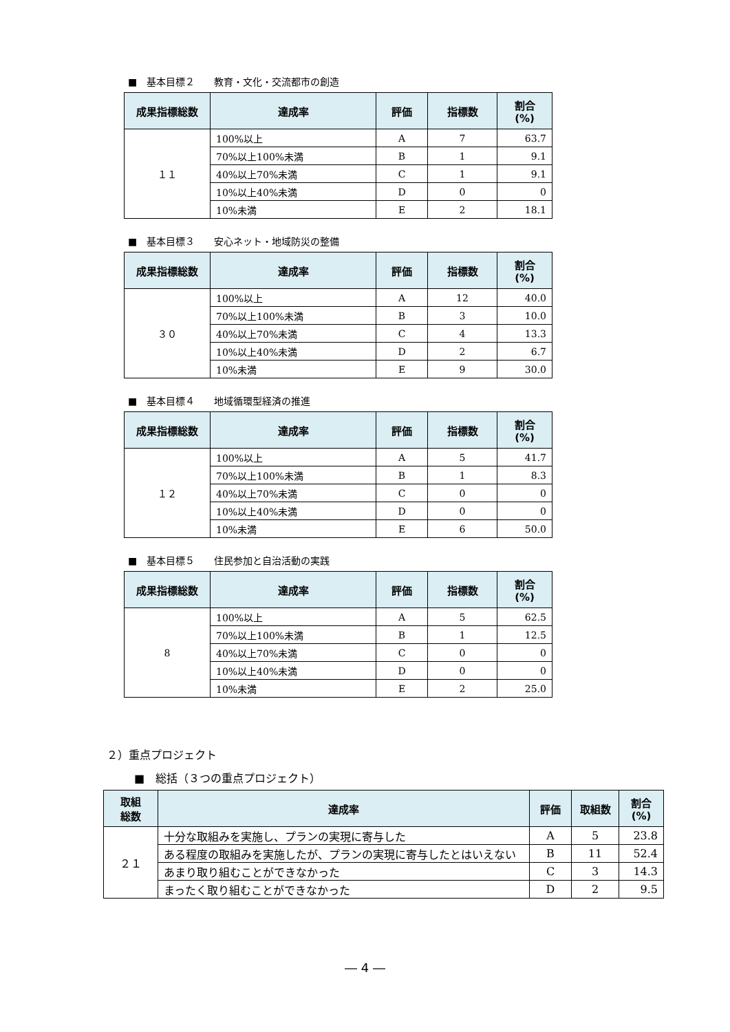■　基本目標２　　教育・文化・交流都市の創造
| 成果指標総数 | 達成率 | 評価 | 指標数 | 割合 (%) |
| --- | --- | --- | --- | --- |
| １１ | 100%以上 | A | 7 | 63.7 |
| | 70%以上100%未満 | B | 1 | 9.1 |
| | 40%以上70%未満 | C | 1 | 9.1 |
| | 10%以上40%未満 | D | 0 | 0 |
| | 10%未満 | E | 2 | 18.1 |
■　基本目標３　　安心ネット・地域防災の整備
| 成果指標総数 | 達成率 | 評価 | 指標数 | 割合 (%) |
| --- | --- | --- | --- | --- |
| ３０ | 100%以上 | A | 12 | 40.0 |
| | 70%以上100%未満 | B | 3 | 10.0 |
| | 40%以上70%未満 | C | 4 | 13.3 |
| | 10%以上40%未満 | D | 2 | 6.7 |
| | 10%未満 | E | 9 | 30.0 |
■　基本目標４　　地域循環型経済の推進
| 成果指標総数 | 達成率 | 評価 | 指標数 | 割合 (%) |
| --- | --- | --- | --- | --- |
| １２ | 100%以上 | A | 5 | 41.7 |
| | 70%以上100%未満 | B | 1 | 8.3 |
| | 40%以上70%未満 | C | 0 | 0 |
| | 10%以上40%未満 | D | 0 | 0 |
| | 10%未満 | E | 6 | 50.0 |
■　基本目標５　　住民参加と自治活動の実践
| 成果指標総数 | 達成率 | 評価 | 指標数 | 割合 (%) |
| --- | --- | --- | --- | --- |
| 8 | 100%以上 | A | 5 | 62.5 |
| | 70%以上100%未満 | B | 1 | 12.5 |
| | 40%以上70%未満 | C | 0 | 0 |
| | 10%以上40%未満 | D | 0 | 0 |
| | 10%未満 | E | 2 | 25.0 |
２）重点プロジェクト
■　総括（３つの重点プロジェクト）
| 取組 総数 | 達成率 | 評価 | 取組数 | 割合 (%) |
| --- | --- | --- | --- | --- |
| ２１ | 十分な取組みを実施し、プランの実現に寄与した | A | 5 | 23.8 |
| | ある程度の取組みを実施したが、プランの実現に寄与したとはいえない | B | 11 | 52.4 |
| | あまり取り組むことができなかった | C | 3 | 14.3 |
| | まったく取り組むことができなかった | D | 2 | 9.5 |
― 4 ―